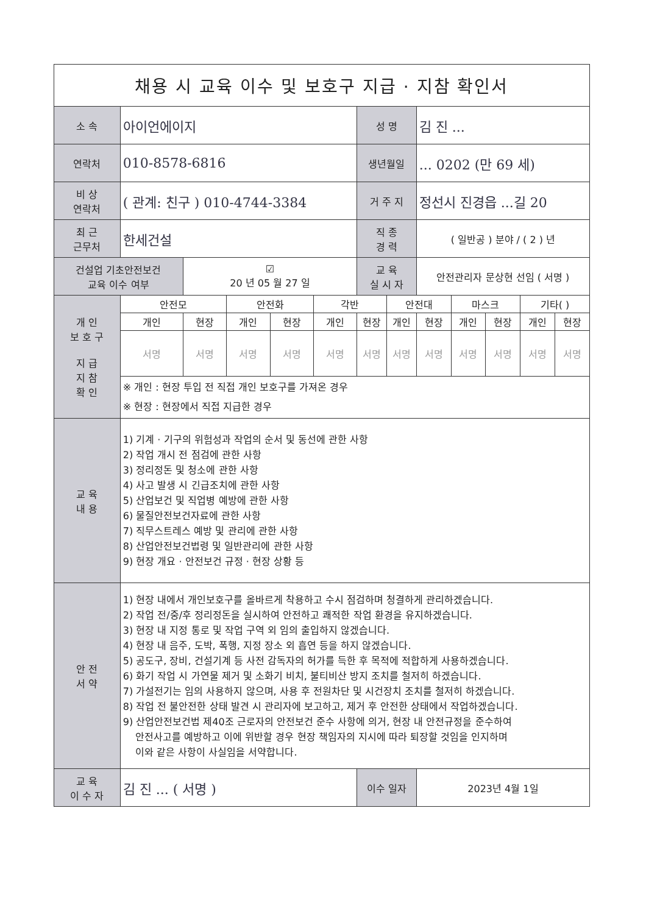| 채용 시 교육 이수 및 보호구 지급 · 지참 확인서 | | | | | | | | | | | | |
| 소 속 | 아이언에이지 | | | | | 성 명 | | 김 진 ... | | | | |
| 연락처 | 010-8578-6816 | | | | | 생년월일 | | ... 0202 (만 69 세) | | | | |
| 비 상 연락처 | ( 관계: 친구 ) 010-4744-3384 | | | | | 거 주 지 | | 정선시 진경읍 ...길 20 | | | | |
| 최 근 근무처 | 한세건설 | | | | | 직 종 경 력 | | ( 일반공 ) 분야 / ( 2 ) 년 | | | | |
| 건설업 기초안전보건 교육 이수 여부 | | ☑ 20 년 05 월 27 일 | | | | 교 육 실 시 자 | | 안전관리자 문상현 선임 ( 서명 ) | | | | |
| 개 인 보 호 구 지 급 지 참 확 인 | 안전모 | | 안전화 | | 각반 | | 안전대 | | 마스크 | | 기타( ) | |
| | 개인 | 현장 | 개인 | 현장 | 개인 | 현장 | 개인 | 현장 | 개인 | 현장 | 개인 | 현장 |
| | 서명 | 서명 | 서명 | 서명 | 서명 | 서명 | 서명 | 서명 | 서명 | 서명 | 서명 | 서명 |
| | ※ 개인 : 현장 투입 전 직접 개인 보호구를 가져온 경우 ※ 현장 : 현장에서 직접 지급한 경우 | | | | | | | | | | | |
| 교 육 내 용 | 1) 기계 · 기구의 위험성과 작업의 순서 및 동선에 관한 사항 2) 작업 개시 전 점검에 관한 사항 3) 정리정돈 및 청소에 관한 사항 4) 사고 발생 시 긴급조치에 관한 사항 5) 산업보건 및 직업병 예방에 관한 사항 6) 물질안전보건자료에 관한 사항 7) 직무스트레스 예방 및 관리에 관한 사항 8) 산업안전보건법령 및 일반관리에 관한 사항 9) 현장 개요 · 안전보건 규정 · 현장 상황 등 | | | | | | | | | | | |
| 안 전 서 약 | 1) 현장 내에서 개인보호구를 올바르게 착용하고 수시 점검하며 청결하게 관리하겠습니다. 2) 작업 전/중/후 정리정돈을 실시하여 안전하고 쾌적한 작업 환경을 유지하겠습니다. 3) 현장 내 지정 통로 및 작업 구역 외 임의 출입하지 않겠습니다. 4) 현장 내 음주, 도박, 폭행, 지정 장소 외 흡연 등을 하지 않겠습니다. 5) 공도구, 장비, 건설기계 등 사전 감독자의 허가를 득한 후 목적에 적합하게 사용하겠습니다. 6) 화기 작업 시 가연물 제거 및 소화기 비치, 불티비산 방지 조치를 철저히 하겠습니다. 7) 가설전기는 임의 사용하지 않으며, 사용 후 전원차단 및 시건장치 조치를 철저히 하겠습니다. 8) 작업 전 불안전한 상태 발견 시 관리자에 보고하고, 제거 후 안전한 상태에서 작업하겠습니다. 9) 산업안전보건법 제40조 근로자의 안전보건 준수 사항에 의거, 현장 내 안전규정을 준수하여 안전사고를 예방하고 이에 위반할 경우 현장 책임자의 지시에 따라 퇴장할 것임을 인지하며 이와 같은 사항이 사실임을 서약합니다. | | | | | | | | | | | |
| 교 육 이 수 자 | 김 진 ... ( 서명 ) | | | | | 이수 일자 | | 2023년 4월 1일 | | | | |